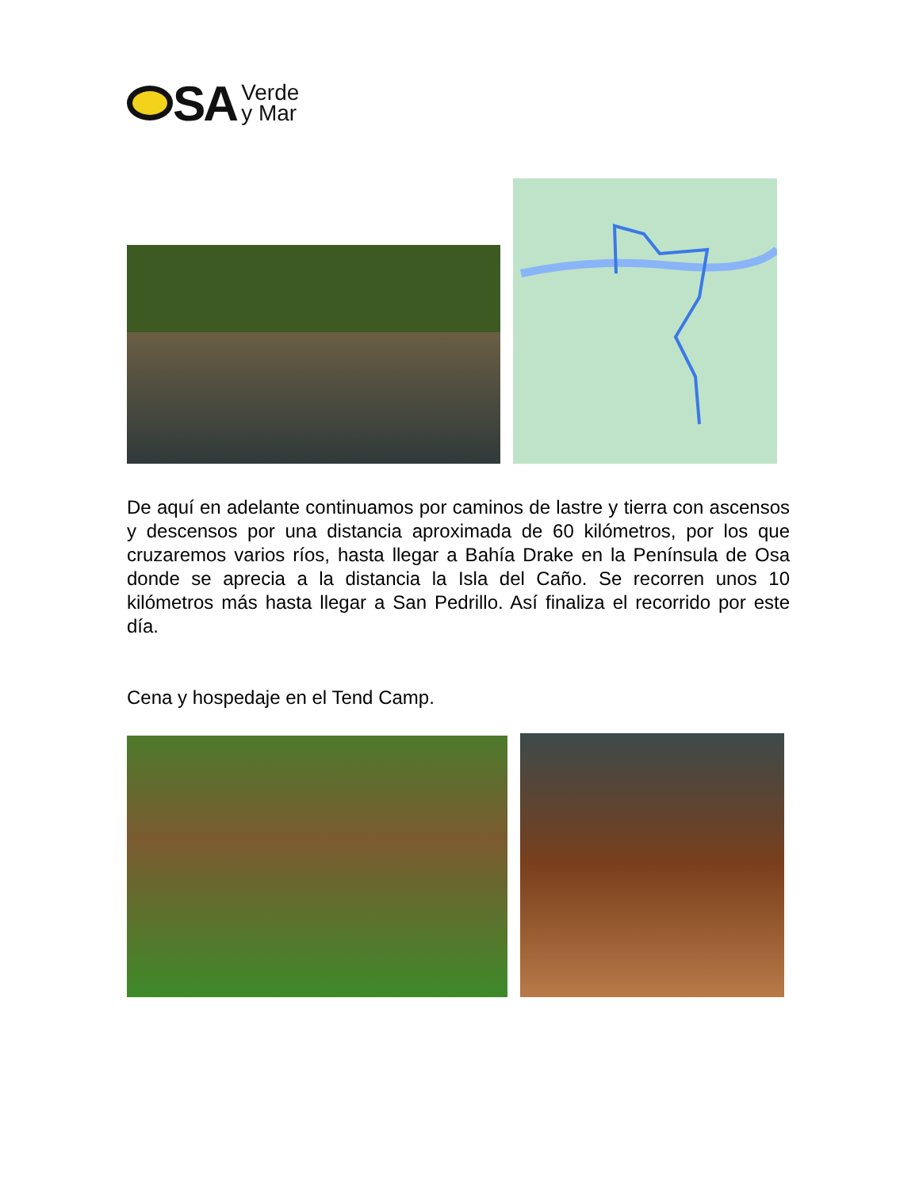SA
Verde
y Mar
De aquí en adelante continuamos por caminos de lastre y tierra con ascensos y descensos por una distancia aproximada de 60 kilómetros, por los que cruzaremos varios ríos, hasta llegar a Bahía Drake en la Península de Osa donde se aprecia a la distancia la Isla del Caño. Se recorren unos 10 kilómetros más hasta llegar a San Pedrillo. Así finaliza el recorrido por este día.
Cena y hospedaje en el Tend Camp.